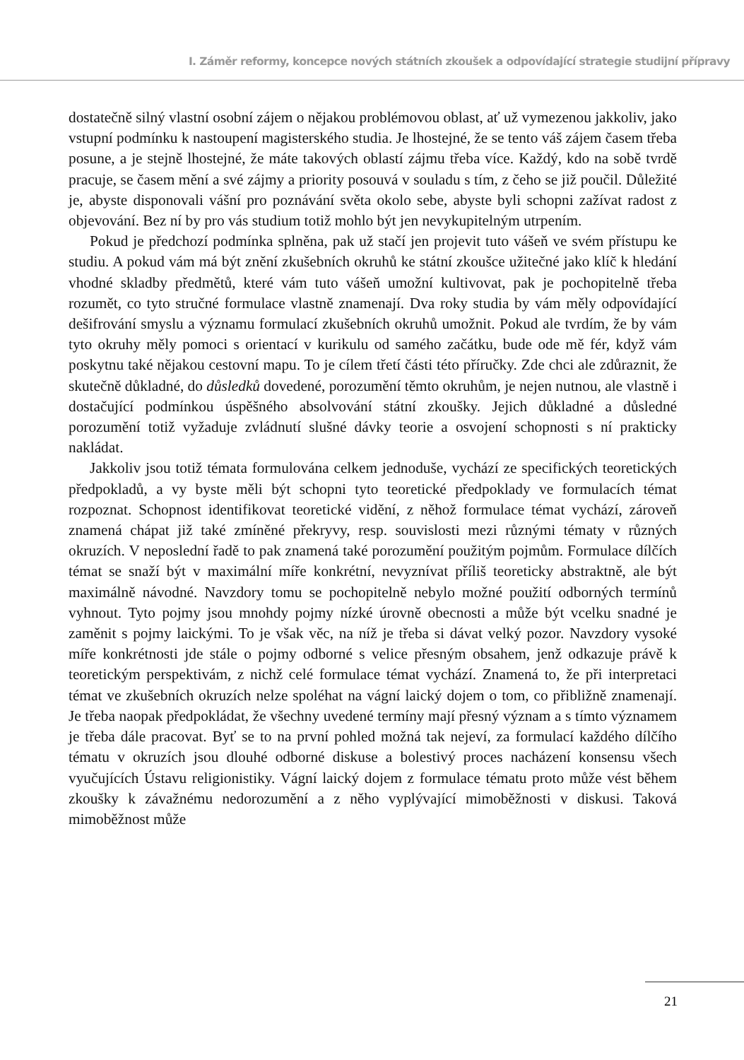I. Záměr reformy, koncepce nových státních zkoušek a odpovídající strategie studijní přípravy
dostatečně silný vlastní osobní zájem o nějakou problémovou oblast, ať už vymezenou jakkoliv, jako vstupní podmínku k nastoupení magisterského studia. Je lhostejné, že se tento váš zájem časem třeba posune, a je stejně lhostejné, že máte takových oblastí zájmu třeba více. Každý, kdo na sobě tvrdě pracuje, se časem mění a své zájmy a priority posouvá v souladu s tím, z čeho se již poučil. Důležité je, abyste disponovali vášní pro poznávání světa okolo sebe, abyste byli schopni zažívat radost z objevování. Bez ní by pro vás studium totiž mohlo být jen nevykupitelným utrpením.
Pokud je předchozí podmínka splněna, pak už stačí jen projevit tuto vášeň ve svém přístupu ke studiu. A pokud vám má být znění zkušebních okruhů ke státní zkoušce užitečné jako klíč k hledání vhodné skladby předmětů, které vám tuto vášeň umožní kultivovat, pak je pochopitelně třeba rozumět, co tyto stručné formulace vlastně znamenají. Dva roky studia by vám měly odpovídající dešifrování smyslu a významu formulací zkušebních okruhů umožnit. Pokud ale tvrdím, že by vám tyto okruhy měly pomoci s orientací v kurikulu od samého začátku, bude ode mě fér, když vám poskytnu také nějakou cestovní mapu. To je cílem třetí části této příručky. Zde chci ale zdůraznit, že skutečně důkladné, do důsledků dovedené, porozumění těmto okruhům, je nejen nutnou, ale vlastně i dostačující podmínkou úspěšného absolvování státní zkoušky. Jejich důkladné a důsledné porozumění totiž vyžaduje zvládnutí slušné dávky teorie a osvojení schopnosti s ní prakticky nakládat.
Jakkoliv jsou totiž témata formulována celkem jednoduše, vychází ze specifických teoretických předpokladů, a vy byste měli být schopni tyto teoretické předpoklady ve formulacích témat rozpoznat. Schopnost identifikovat teoretické vidění, z něhož formulace témat vychází, zároveň znamená chápat již také zmíněné překryvy, resp. souvislosti mezi různými tématy v různých okruzích. V neposlední řadě to pak znamená také porozumění použitým pojmům. Formulace dílčích témat se snaží být v maximální míře konkrétní, nevyznívat příliš teoreticky abstraktně, ale být maximálně návodné. Navzdory tomu se pochopitelně nebylo možné použití odborných termínů vyhnout. Tyto pojmy jsou mnohdy pojmy nízké úrovně obecnosti a může být vcelku snadné je zaměnit s pojmy laickými. To je však věc, na níž je třeba si dávat velký pozor. Navzdory vysoké míře konkrétnosti jde stále o pojmy odborné s velice přesným obsahem, jenž odkazuje právě k teoretickým perspektivám, z nichž celé formulace témat vychází. Znamená to, že při interpretaci témat ve zkušebních okruzích nelze spoléhat na vágní laický dojem o tom, co přibližně znamenají. Je třeba naopak předpokládat, že všechny uvedené termíny mají přesný význam a s tímto významem je třeba dále pracovat. Byť se to na první pohled možná tak nejeví, za formulací každého dílčího tématu v okruzích jsou dlouhé odborné diskuse a bolestivý proces nacházení konsensu všech vyučujících Ústavu religionistiky. Vágní laický dojem z formulace tématu proto může vést během zkoušky k závažnému nedorozumění a z něho vyplývající mimoběžnosti v diskusi. Taková mimoběžnost může
21